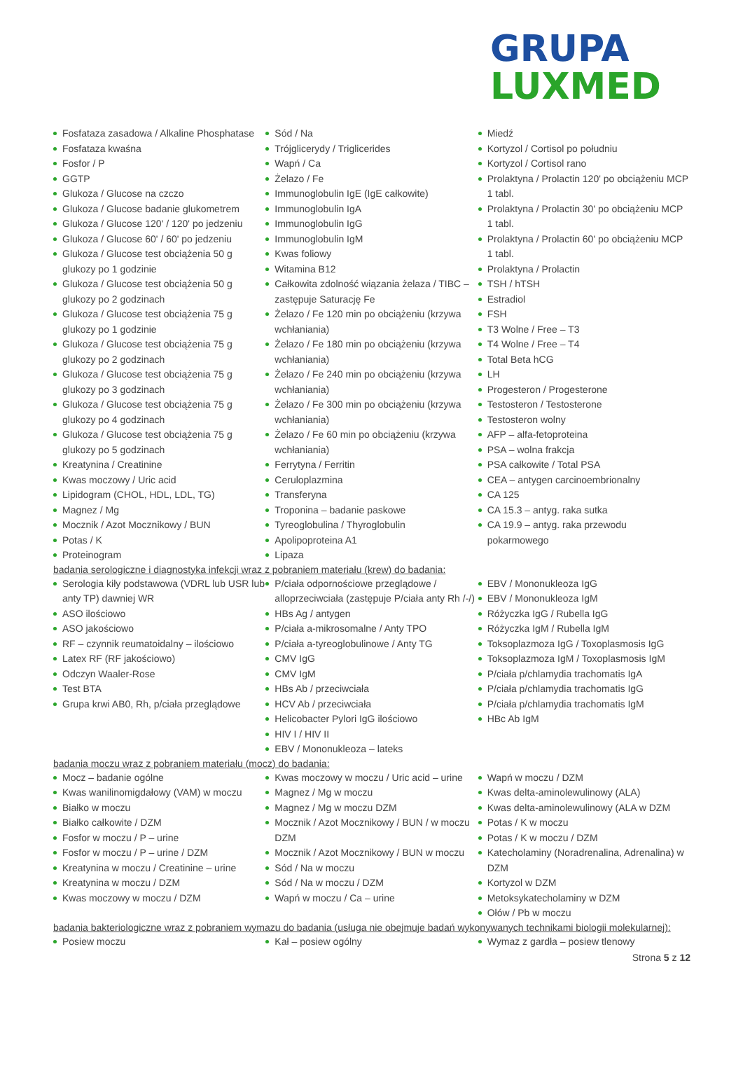GRUPA
LUXMED
Fosfataza zasadowa / Alkaline Phosphatase
Fosfataza kwaśna
Fosfor / P
GGTP
Glukoza / Glucose na czczo
Glukoza / Glucose badanie glukometrem
Glukoza / Glucose 120' / 120' po jedzeniu
Glukoza / Glucose 60' / 60' po jedzeniu
Glukoza / Glucose test obciążenia 50 g glukozy po 1 godzinie
Glukoza / Glucose test obciążenia 50 g glukozy po 2 godzinach
Glukoza / Glucose test obciążenia 75 g glukozy po 1 godzinie
Glukoza / Glucose test obciążenia 75 g glukozy po 2 godzinach
Glukoza / Glucose test obciążenia 75 g glukozy po 3 godzinach
Glukoza / Glucose test obciążenia 75 g glukozy po 4 godzinach
Glukoza / Glucose test obciążenia 75 g glukozy po 5 godzinach
Kreatynina / Creatinine
Kwas moczowy / Uric acid
Lipidogram (CHOL, HDL, LDL, TG)
Magnez / Mg
Mocznik / Azot Mocznikowy / BUN
Potas / K
Proteinogram
Sód / Na
Trójglicerydy / Triglicerides
Wapń / Ca
Żelazo / Fe
Immunoglobulin IgE (IgE całkowite)
Immunoglobulin IgA
Immunoglobulin IgG
Immunoglobulin IgM
Kwas foliowy
Witamina B12
Całkowita zdolność wiązania żelaza / TIBC – zastępuje Saturację Fe
Żelazo / Fe 120 min po obciążeniu (krzywa wchłaniania)
Żelazo / Fe 180 min po obciążeniu (krzywa wchłaniania)
Żelazo / Fe 240 min po obciążeniu (krzywa wchłaniania)
Żelazo / Fe 300 min po obciążeniu (krzywa wchłaniania)
Żelazo / Fe 60 min po obciążeniu (krzywa wchłaniania)
Ferrytyna / Ferritin
Ceruloplazmina
Transferyna
Troponina – badanie paskowe
Tyreoglobulina / Thyroglobulin
Apolipoproteina A1
Lipaza
Miedź
Kortyzol / Cortisol po południu
Kortyzol / Cortisol rano
Prolaktyna / Prolactin 120' po obciążeniu MCP 1 tabl.
Prolaktyna / Prolactin 30' po obciążeniu MCP 1 tabl.
Prolaktyna / Prolactin 60' po obciążeniu MCP 1 tabl.
Prolaktyna / Prolactin
TSH / hTSH
Estradiol
FSH
T3 Wolne / Free – T3
T4 Wolne / Free – T4
Total Beta hCG
LH
Progesteron / Progesterone
Testosteron / Testosterone
Testosteron wolny
AFP – alfa-fetoproteina
PSA – wolna frakcja
PSA całkowite / Total PSA
CEA – antygen carcinoembrionalny
CA 125
CA 15.3 – antyg. raka sutka
CA 19.9 – antyg. raka przewodu pokarmowego
badania serologiczne i diagnostyka infekcji wraz z pobraniem materiału (krew) do badania:
Serologia kiły podstawowa (VDRL lub USR lub anty TP) dawniej WR
ASO ilościowo
ASO jakościowo
RF – czynnik reumatoidalny – ilościowo
Latex RF (RF jakościowo)
Odczyn Waaler-Rose
Test BTA
Grupa krwi AB0, Rh, p/ciała przeglądowe
P/ciała odpornościowe przeglądowe / alloprzeciwciała (zastępuje P/ciała anty Rh /-/)
HBs Ag / antygen
P/ciała a-mikrosomalne / Anty TPO
P/ciała a-tyreoglobulinowe / Anty TG
CMV IgG
CMV IgM
HBs Ab / przeciwciała
HCV Ab / przeciwciała
Helicobacter Pylori IgG ilościowo
HIV I / HIV II
EBV / Mononukleoza – lateks
EBV / Mononukleoza IgG
EBV / Mononukleoza IgM
Różyczka IgG / Rubella IgG
Różyczka IgM / Rubella IgM
Toksoplazmoza IgG / Toxoplasmosis IgG
Toksoplazmoza IgM / Toxoplasmosis IgM
P/ciała p/chlamydia trachomatis IgA
P/ciała p/chlamydia trachomatis IgG
P/ciała p/chlamydia trachomatis IgM
HBc Ab IgM
badania moczu wraz z pobraniem materiału (mocz) do badania:
Mocz – badanie ogólne
Kwas wanilinomigdałowy (VAM) w moczu
Białko w moczu
Białko całkowite / DZM
Fosfor w moczu / P – urine
Fosfor w moczu / P – urine / DZM
Kreatynina w moczu / Creatinine – urine
Kreatynina w moczu / DZM
Kwas moczowy w moczu / DZM
Kwas moczowy w moczu / Uric acid – urine
Magnez / Mg w moczu
Magnez / Mg w moczu DZM
Mocznik / Azot Mocznikowy / BUN / w moczu DZM
Mocznik / Azot Mocznikowy / BUN w moczu
Sód / Na w moczu
Sód / Na w moczu / DZM
Wapń w moczu / Ca – urine
Wapń w moczu / DZM
Kwas delta-aminolewulinowy (ALA)
Kwas delta-aminolewulinowy (ALA w DZM
Potas / K w moczu
Potas / K w moczu / DZM
Katecholaminy (Noradrenalina, Adrenalina) w DZM
Kortyzol w DZM
Metoksykatecholaminy w DZM
Ołów / Pb w moczu
badania bakteriologiczne wraz z pobraniem wymazu do badania (usługa nie obejmuje badań wykonywanych technikami biologii molekularnej):
Posiew moczu Kał – posiew ogólny Wymaz z gardła – posiew tlenowy
Strona 5 z 12